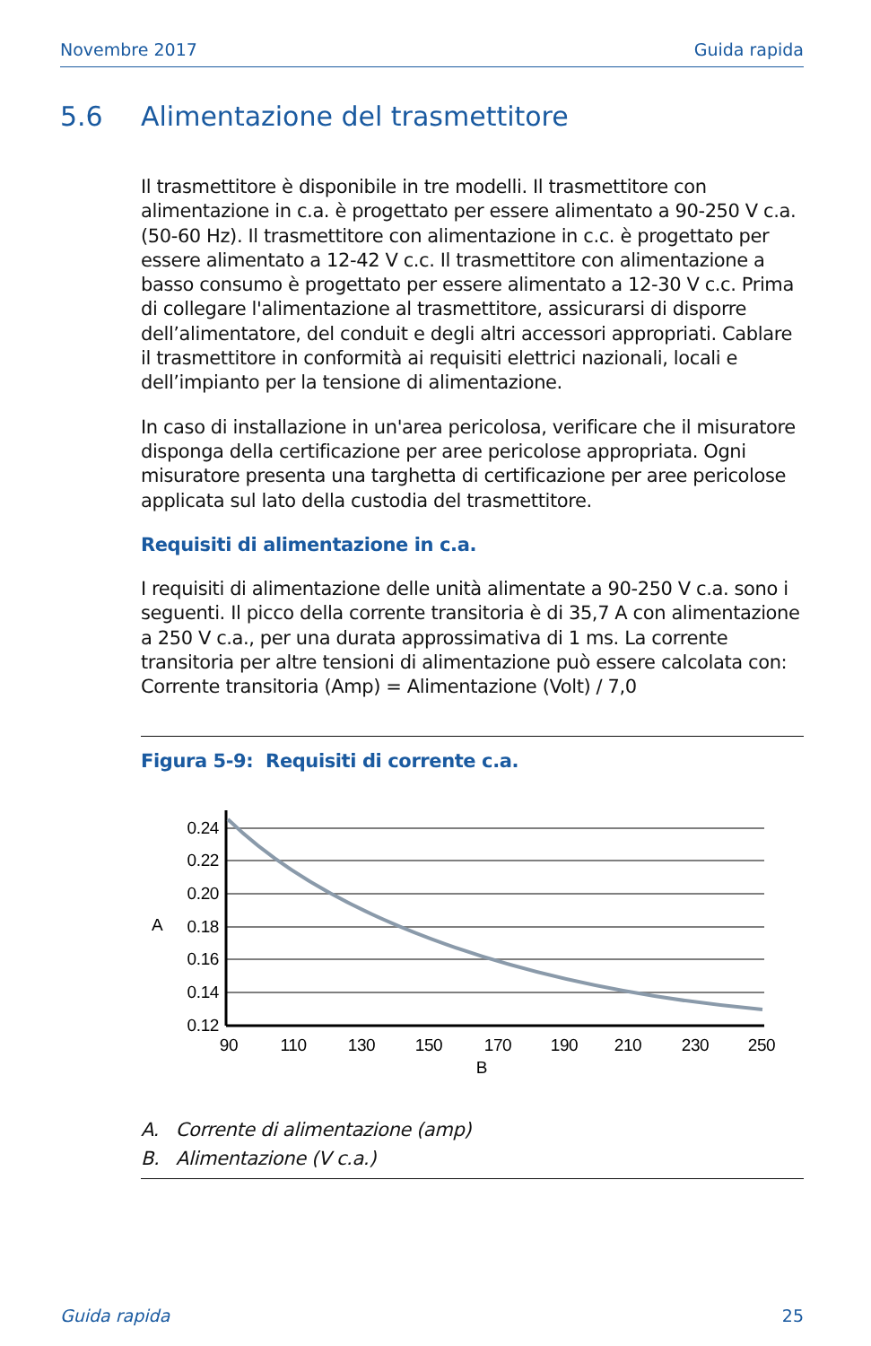Novembre 2017 Guida rapida
5.6 Alimentazione del trasmettitore
Il trasmettitore è disponibile in tre modelli. Il trasmettitore con alimentazione in c.a. è progettato per essere alimentato a 90-250 V c.a. (50-60 Hz). Il trasmettitore con alimentazione in c.c. è progettato per essere alimentato a 12-42 V c.c. Il trasmettitore con alimentazione a basso consumo è progettato per essere alimentato a 12-30 V c.c. Prima di collegare l'alimentazione al trasmettitore, assicurarsi di disporre dell’alimentatore, del conduit e degli altri accessori appropriati. Cablare il trasmettitore in conformità ai requisiti elettrici nazionali, locali e dell’impianto per la tensione di alimentazione.
In caso di installazione in un'area pericolosa, verificare che il misuratore disponga della certificazione per aree pericolose appropriata. Ogni misuratore presenta una targhetta di certificazione per aree pericolose applicata sul lato della custodia del trasmettitore.
Requisiti di alimentazione in c.a.
I requisiti di alimentazione delle unità alimentate a 90-250 V c.a. sono i seguenti. Il picco della corrente transitoria è di 35,7 A con alimentazione a 250 V c.a., per una durata approssimativa di 1 ms. La corrente transitoria per altre tensioni di alimentazione può essere calcolata con: Corrente transitoria (Amp) = Alimentazione (Volt) / 7,0
Figura 5-9: Requisiti di corrente c.a.
0.24
0.22
0.20
0.18
0.16
0.14
0.12
A
90
110
130
150
170
190
210
230
250
B
A. Corrente di alimentazione (amp)
B. Alimentazione (V c.a.)
Guida rapida 25